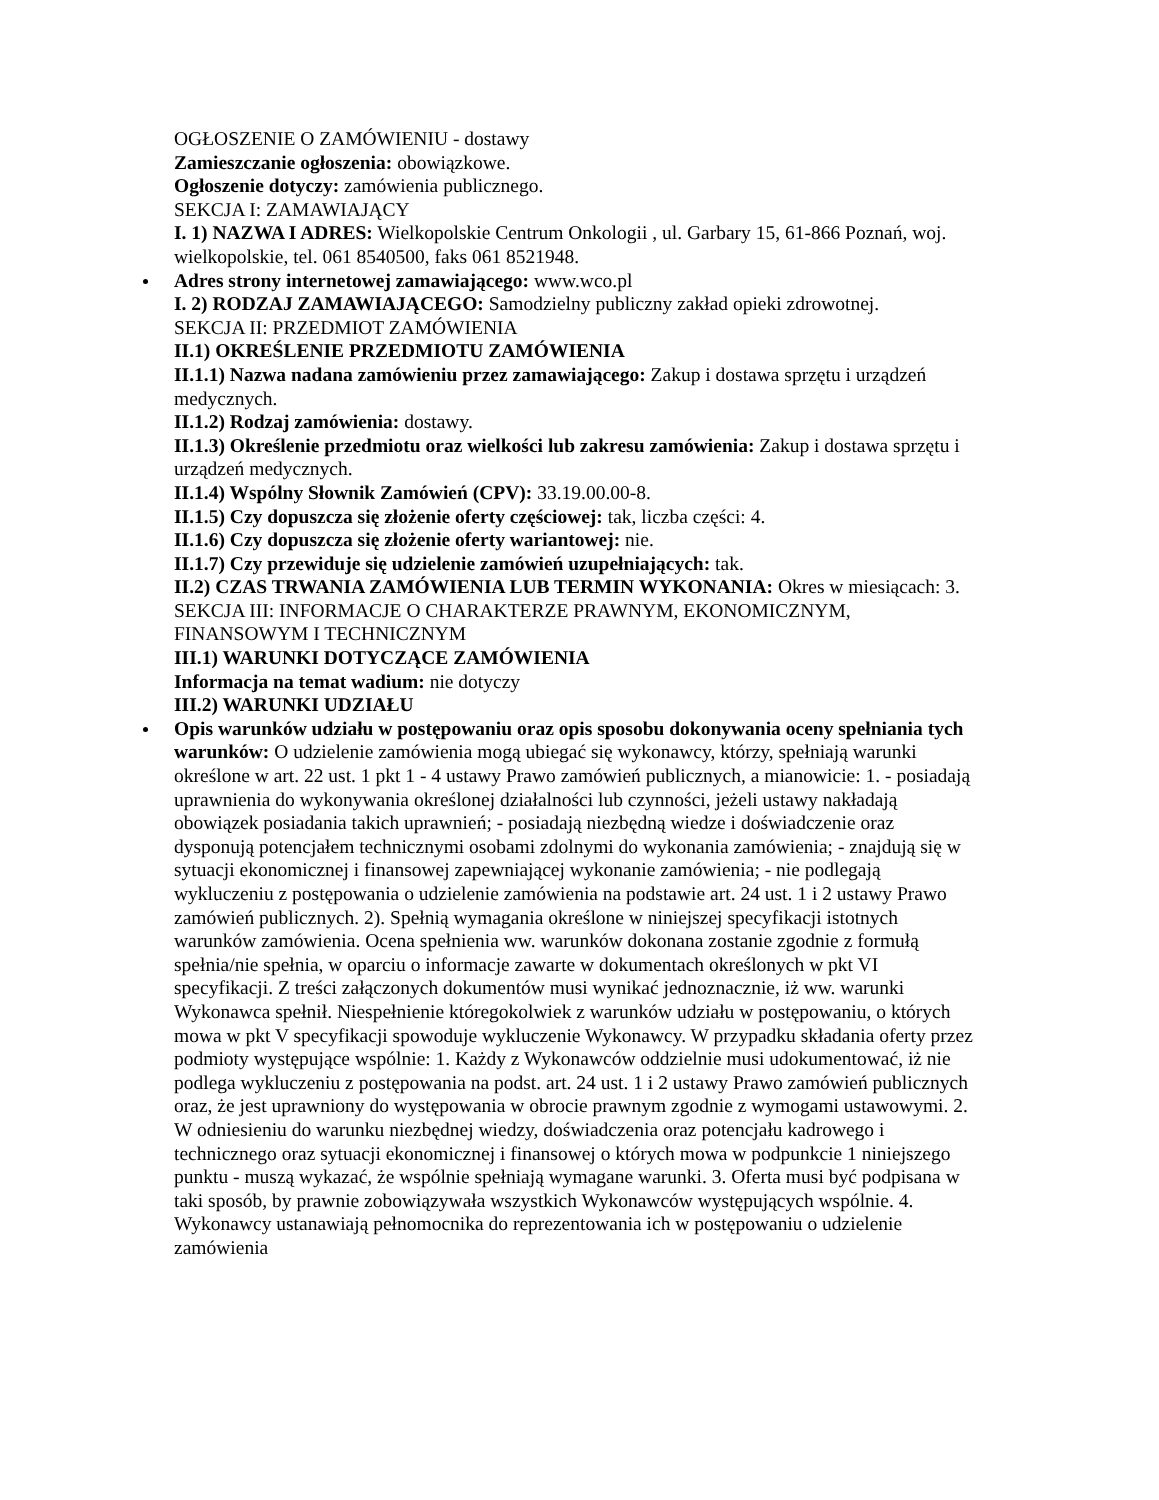OGŁOSZENIE O ZAMÓWIENIU - dostawy
Zamieszczanie ogłoszenia: obowiązkowe.
Ogłoszenie dotyczy: zamówienia publicznego.
SEKCJA I: ZAMAWIAJĄCY
I. 1) NAZWA I ADRES: Wielkopolskie Centrum Onkologii , ul. Garbary 15, 61-866 Poznań, woj. wielkopolskie, tel. 061 8540500, faks 061 8521948.
Adres strony internetowej zamawiającego: www.wco.pl
I. 2) RODZAJ ZAMAWIAJĄCEGO: Samodzielny publiczny zakład opieki zdrowotnej.
SEKCJA II: PRZEDMIOT ZAMÓWIENIA
II.1) OKREŚLENIE PRZEDMIOTU ZAMÓWIENIA
II.1.1) Nazwa nadana zamówieniu przez zamawiającego: Zakup i dostawa sprzętu i urządzeń medycznych.
II.1.2) Rodzaj zamówienia: dostawy.
II.1.3) Określenie przedmiotu oraz wielkości lub zakresu zamówienia: Zakup i dostawa sprzętu i urządzeń medycznych.
II.1.4) Wspólny Słownik Zamówień (CPV): 33.19.00.00-8.
II.1.5) Czy dopuszcza się złożenie oferty częściowej: tak, liczba części: 4.
II.1.6) Czy dopuszcza się złożenie oferty wariantowej: nie.
II.1.7) Czy przewiduje się udzielenie zamówień uzupełniających: tak.
II.2) CZAS TRWANIA ZAMÓWIENIA LUB TERMIN WYKONANIA: Okres w miesiącach: 3.
SEKCJA III: INFORMACJE O CHARAKTERZE PRAWNYM, EKONOMICZNYM, FINANSOWYM I TECHNICZNYM
III.1) WARUNKI DOTYCZĄCE ZAMÓWIENIA
Informacja na temat wadium: nie dotyczy
III.2) WARUNKI UDZIAŁU
Opis warunków udziału w postępowaniu oraz opis sposobu dokonywania oceny spełniania tych warunków: O udzielenie zamówienia mogą ubiegać się wykonawcy, którzy, spełniają warunki określone w art. 22 ust. 1 pkt 1 - 4 ustawy Prawo zamówień publicznych, a mianowicie: 1. - posiadają uprawnienia do wykonywania określonej działalności lub czynności, jeżeli ustawy nakładają obowiązek posiadania takich uprawnień; - posiadają niezbędną wiedze i doświadczenie oraz dysponują potencjałem technicznymi osobami zdolnymi do wykonania zamówienia; - znajdują się w sytuacji ekonomicznej i finansowej zapewniającej wykonanie zamówienia; - nie podlegają wykluczeniu z postępowania o udzielenie zamówienia na podstawie art. 24 ust. 1 i 2 ustawy Prawo zamówień publicznych. 2). Spełnią wymagania określone w niniejszej specyfikacji istotnych warunków zamówienia. Ocena spełnienia ww. warunków dokonana zostanie zgodnie z formułą spełnia/nie spełnia, w oparciu o informacje zawarte w dokumentach określonych w pkt VI specyfikacji. Z treści załączonych dokumentów musi wynikać jednoznacznie, iż ww. warunki Wykonawca spełnił. Niespełnienie któregokolwiek z warunków udziału w postępowaniu, o których mowa w pkt V specyfikacji spowoduje wykluczenie Wykonawcy. W przypadku składania oferty przez podmioty występujące wspólnie: 1. Każdy z Wykonawców oddzielnie musi udokumentować, iż nie podlega wykluczeniu z postępowania na podst. art. 24 ust. 1 i 2 ustawy Prawo zamówień publicznych oraz, że jest uprawniony do występowania w obrocie prawnym zgodnie z wymogami ustawowymi. 2. W odniesieniu do warunku niezbędnej wiedzy, doświadczenia oraz potencjału kadrowego i technicznego oraz sytuacji ekonomicznej i finansowej o których mowa w podpunkcie 1 niniejszego punktu - muszą wykazać, że wspólnie spełniają wymagane warunki. 3. Oferta musi być podpisana w taki sposób, by prawnie zobowiązywała wszystkich Wykonawców występujących wspólnie. 4. Wykonawcy ustanawiają pełnomocnika do reprezentowania ich w postępowaniu o udzielenie zamówienia